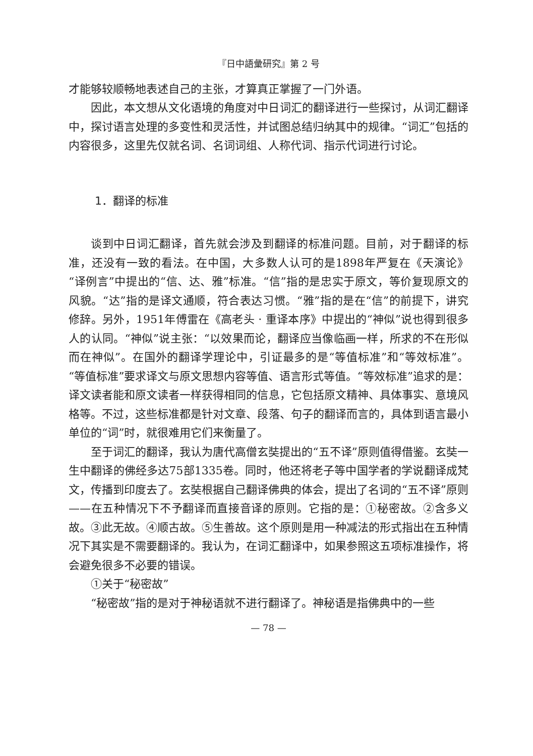『日中語彙研究』第 2 号
才能够较顺畅地表述自己的主张，才算真正掌握了一门外语。
因此，本文想从文化语境的角度对中日词汇的翻译进行一些探讨，从词汇翻译中，探讨语言处理的多变性和灵活性，并试图总结归纳其中的规律。“词汇”包括的内容很多，这里先仅就名词、名词词组、人称代词、指示代词进行讨论。
1．翻译的标准
谈到中日词汇翻译，首先就会涉及到翻译的标准问题。目前，对于翻译的标准，还没有一致的看法。在中国，大多数人认可的是1898年严复在《天演论》“译例言”中提出的“信、达、雅”标准。“信”指的是忠实于原文，等价复现原文的风貌。“达”指的是译文通顺，符合表达习惯。“雅”指的是在“信”的前提下，讲究修辞。另外，1951年傅雷在《高老头 · 重译本序》中提出的“神似”说也得到很多人的认同。“神似”说主张：“以效果而论，翻译应当像临画一样，所求的不在形似而在神似”。在国外的翻译学理论中，引证最多的是“等值标准”和“等效标准”。“等值标准”要求译文与原文思想内容等值、语言形式等值。“等效标准”追求的是：译文读者能和原文读者一样获得相同的信息，它包括原文精神、具体事实、意境风格等。不过，这些标准都是针对文章、段落、句子的翻译而言的，具体到语言最小单位的“词”时，就很难用它们来衡量了。
至于词汇的翻译，我认为唐代高僧玄奘提出的“五不译”原则值得借鉴。玄奘一生中翻译的佛经多达75部1335卷。同时，他还将老子等中国学者的学说翻译成梵文，传播到印度去了。玄奘根据自己翻译佛典的体会，提出了名词的“五不译”原则——在五种情况下不予翻译而直接音译的原则。它指的是：①秘密故。②含多义故。③此无故。④顺古故。⑤生善故。这个原则是用一种减法的形式指出在五种情况下其实是不需要翻译的。我认为，在词汇翻译中，如果参照这五项标准操作，将会避免很多不必要的错误。
①关于“秘密故”
“秘密故”指的是对于神秘语就不进行翻译了。神秘语是指佛典中的一些
— 78 —